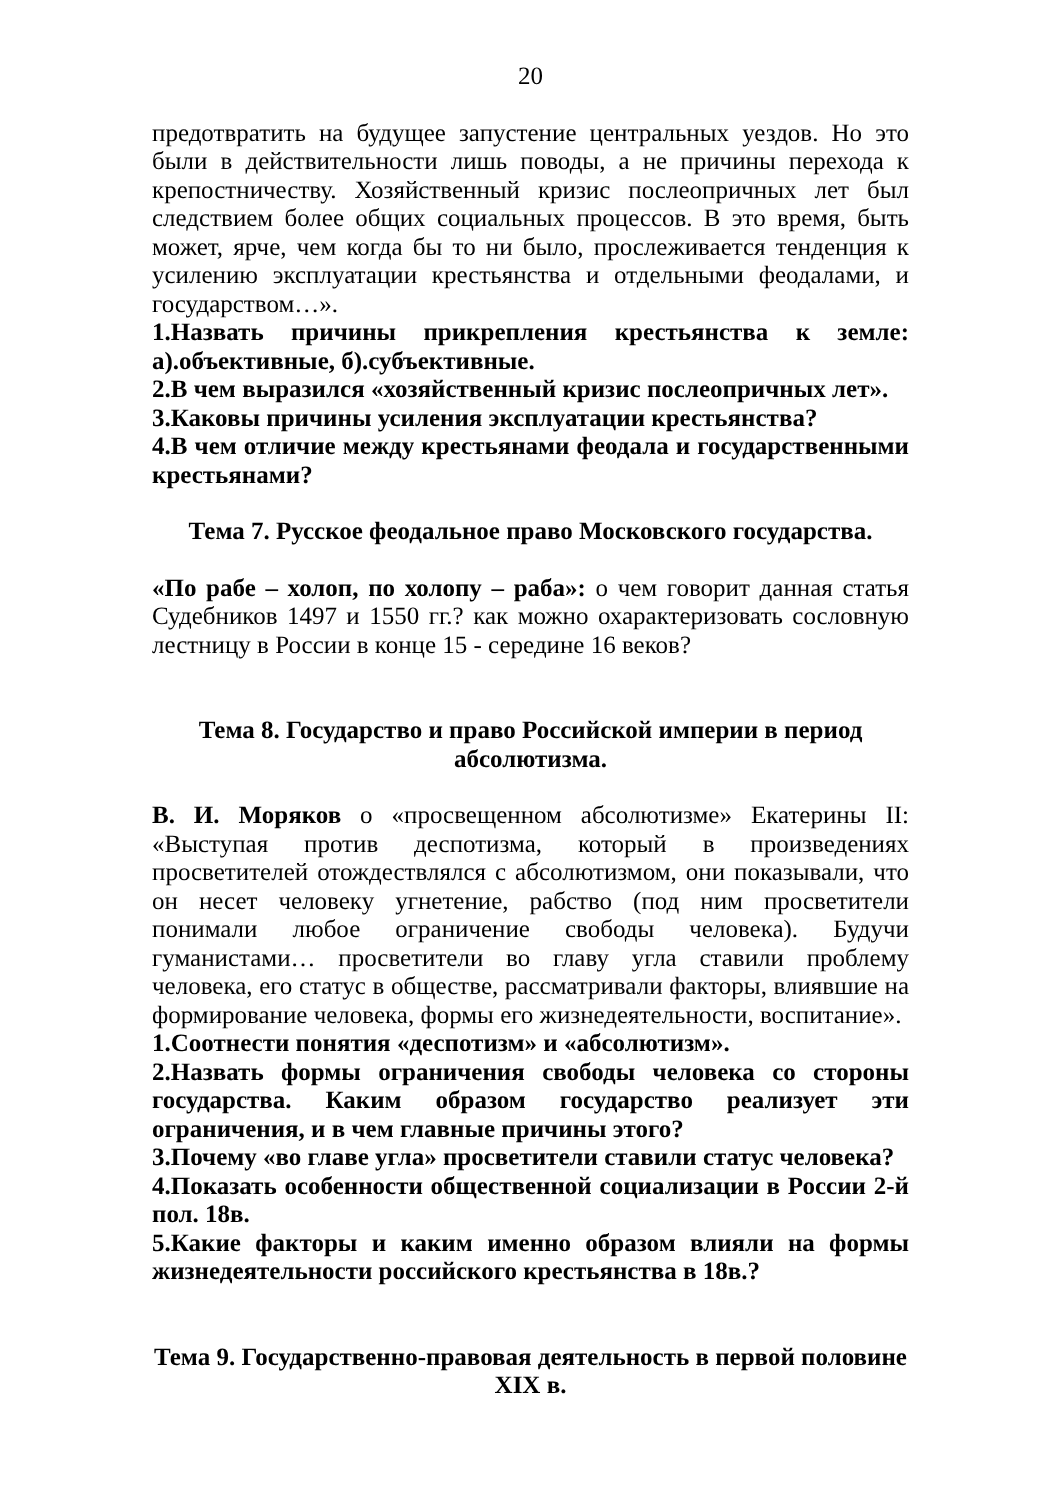20
предотвратить на будущее запустение центральных уездов. Но это были в действительности лишь поводы, а не причины перехода к крепостничеству. Хозяйственный кризис послеопричных лет был следствием более общих социальных процессов. В это время, быть может, ярче, чем когда бы то ни было, прослеживается тенденция к усилению эксплуатации крестьянства и отдельными феодалами, и государством…».
1.Назвать причины прикрепления крестьянства к земле: а).объективные, б).субъективные.
2.В чем выразился «хозяйственный кризис послеопричных лет».
3.Каковы причины усиления эксплуатации крестьянства?
4.В чем отличие между крестьянами феодала и государственными крестьянами?
Тема 7. Русское феодальное право Московского государства.
«По рабе – холоп, по холопу – раба»: о чем говорит данная статья Судебников 1497 и 1550 гг.? как можно охарактеризовать сословную лестницу в России в конце 15 - середине 16 веков?
Тема 8. Государство и право Российской империи в период абсолютизма.
В. И. Моряков о «просвещенном абсолютизме» Екатерины II: «Выступая против деспотизма, который в произведениях просветителей отождествлялся с абсолютизмом, они показывали, что он несет человеку угнетение, рабство (под ним просветители понимали любое ограничение свободы человека). Будучи гуманистами… просветители во главу угла ставили проблему человека, его статус в обществе, рассматривали факторы, влиявшие на формирование человека, формы его жизнедеятельности, воспитание».
1.Соотнести понятия «деспотизм» и «абсолютизм».
2.Назвать формы ограничения свободы человека со стороны государства. Каким образом государство реализует эти ограничения, и в чем главные причины этого?
3.Почему «во главе угла» просветители ставили статус человека?
4.Показать особенности общественной социализации в России 2-й пол. 18в.
5.Какие факторы и каким именно образом влияли на формы жизнедеятельности российского крестьянства в 18в.?
Тема 9. Государственно-правовая деятельность в первой половине XIX в.